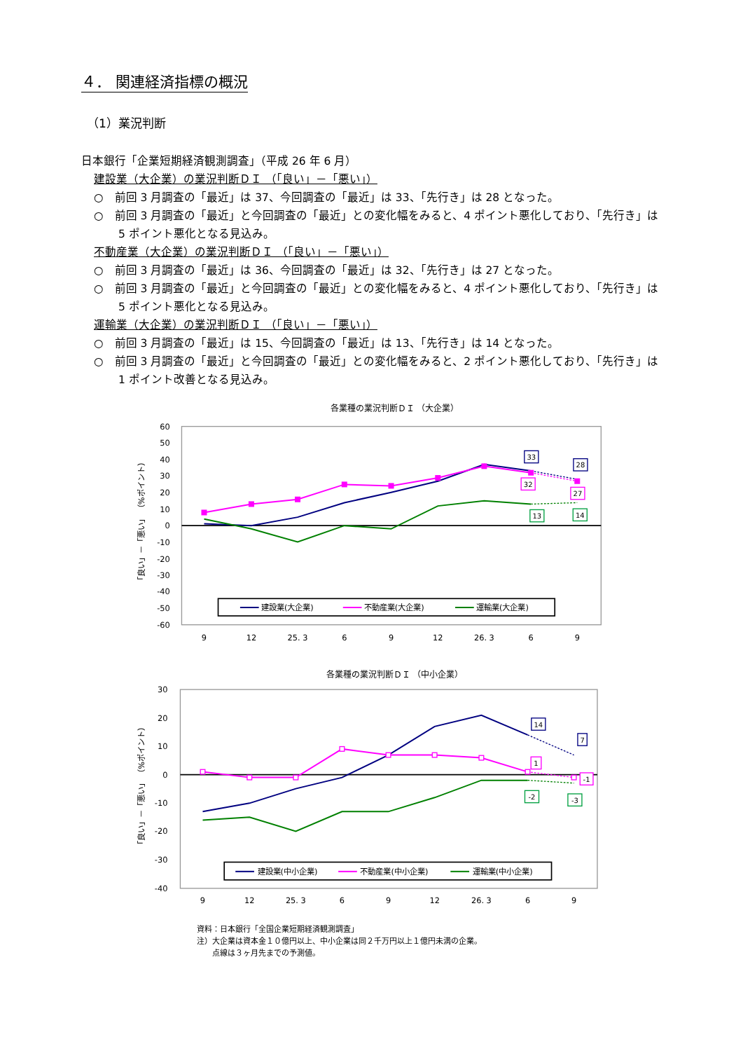４． 関連経済指標の概況
（1）業況判断
日本銀行「企業短期経済観測調査」（平成 26 年 6 月）
建設業（大企業）の業況判断ＤＩ （「良い」－「悪い」）
○　前回 3 月調査の「最近」は 37、今回調査の「最近」は 33、「先行き」は 28 となった。
○　前回 3 月調査の「最近」と今回調査の「最近」との変化幅をみると、4 ポイント悪化しており、「先行き」は 5 ポイント悪化となる見込み。
不動産業（大企業）の業況判断ＤＩ （「良い」－「悪い」）
○　前回 3 月調査の「最近」は 36、今回調査の「最近」は 32、「先行き」は 27 となった。
○　前回 3 月調査の「最近」と今回調査の「最近」との変化幅をみると、4 ポイント悪化しており、「先行き」は 5 ポイント悪化となる見込み。
運輸業（大企業）の業況判断ＤＩ （「良い」－「悪い」）
○　前回 3 月調査の「最近」は 15、今回調査の「最近」は 13、「先行き」は 14 となった。
○　前回 3 月調査の「最近」と今回調査の「最近」との変化幅をみると、2 ポイント悪化しており、「先行き」は 1 ポイント改善となる見込み。
各業種の業況判断ＤＩ （大企業）
60
50
40
30
20
10
0
-10
-20
-30
-40
-50
-60
9
12
25. 3
6
9
12
26. 3
6
9
「良い」－「悪い」 （%ポイント）
33
28
32
27
13
14
建設業(大企業)
不動産業(大企業)
運輸業(大企業)
各業種の業況判断ＤＩ （中小企業）
30
20
10
0
-10
-20
-30
-40
9
12
25. 3
6
9
12
26. 3
6
9
「良い」－「悪い」 （%ポイント）
14
7
1
-1
-2
-3
建設業(中小企業)
不動産業(中小企業)
運輸業(中小企業)
資料：日本銀行「全国企業短期経済観測調査」
注）大企業は資本金１０億円以上、中小企業は同２千万円以上１億円未満の企業。
　　点線は３ヶ月先までの予測値。